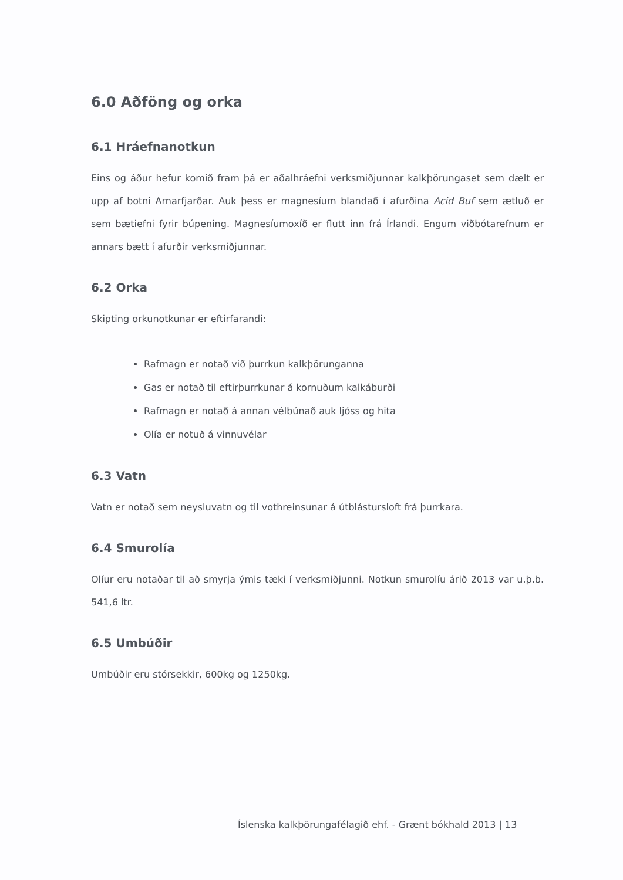6.0 Aðföng og orka
6.1 Hráefnanotkun
Eins og áður hefur komið fram þá er aðalhráefni verksmiðjunnar kalkþörungaset sem dælt er upp af botni Arnarfjarðar. Auk þess er magnesíum blandað í afurðina Acid Buf sem ætluð er sem bætiefni fyrir búpening. Magnesíumoxíð er flutt inn frá Írlandi. Engum viðbótarefnum er annars bætt í afurðir verksmiðjunnar.
6.2 Orka
Skipting orkunotkunar er eftirfarandi:
Rafmagn er notað við þurrkun kalkþörunganna
Gas er notað til eftirþurrkunar á kornuðum kalkáburði
Rafmagn er notað á annan vélbúnað auk ljóss og hita
Olía er notuð á vinnuvélar
6.3 Vatn
Vatn er notað sem neysluvatn og til vothreinsunar á útblástursloft frá þurrkara.
6.4 Smurolía
Olíur eru notaðar til að smyrja ýmis tæki í verksmiðjunni. Notkun smurolíu árið 2013 var u.þ.b. 541,6 ltr.
6.5 Umbúðir
Umbúðir eru stórsekkir, 600kg og 1250kg.
Íslenska kalkþörungafélagið ehf. - Grænt bókhald 2013 | 13